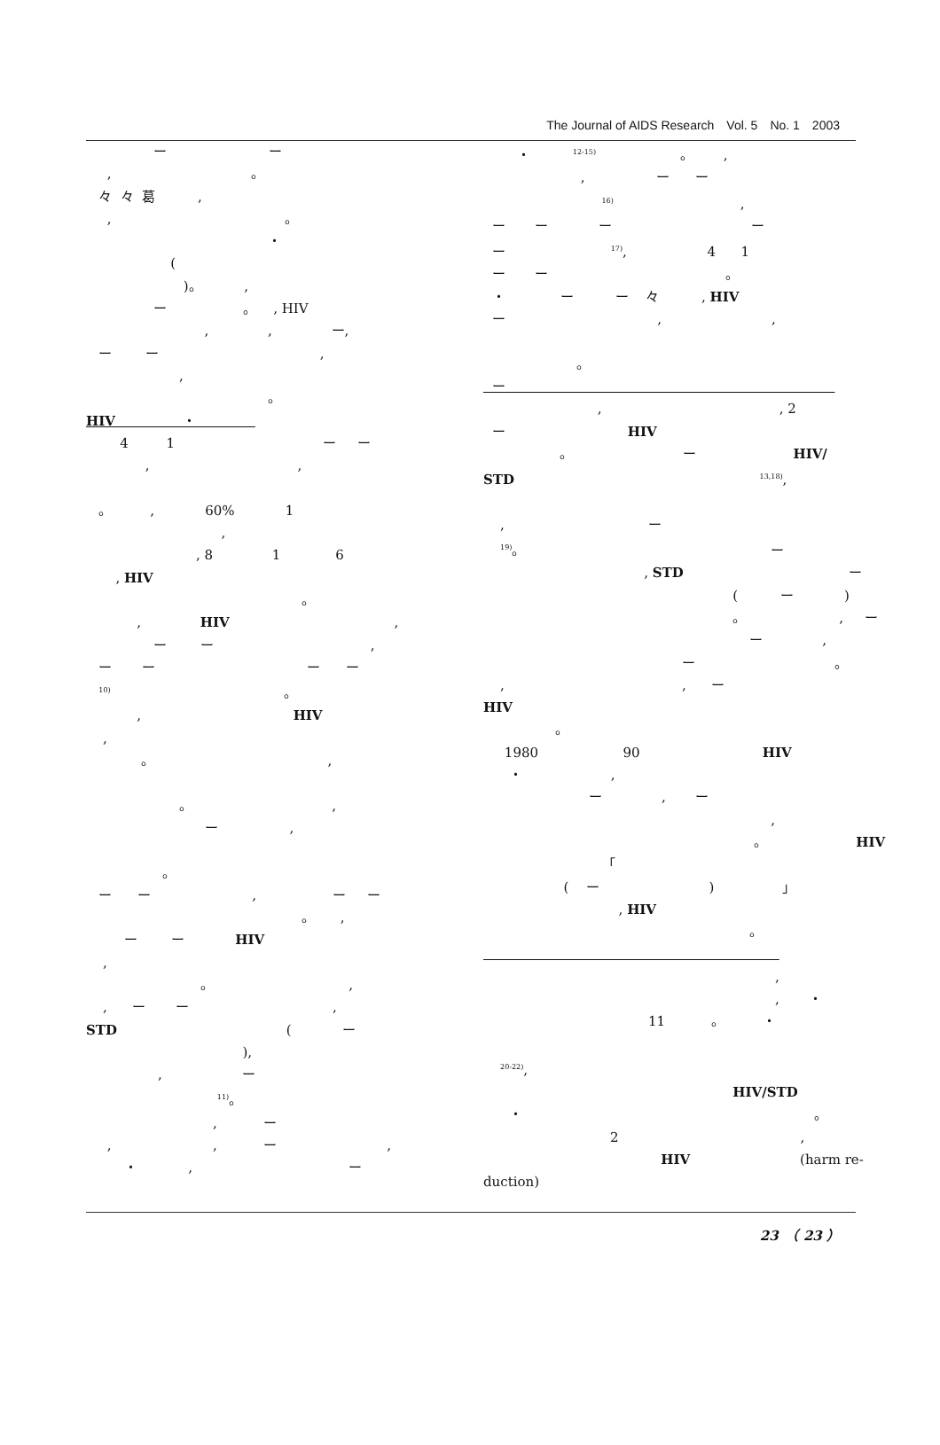The Journal of AIDS Research　Vol. 5　No. 1　2003
ー ー
, 。
々 々 葛 ,
, 。
・
(
)。 ,
ー 。 , HIV
, , ー,
ー ー ,
,
。
HIV ・
4 1 ー ー
, ,
。 , 60% 1
,
, 8 1 6
, HIV
。
, HIV ,
ー ー ,
ー ー ー ー
<sup>10)</sup> 。
, HIV
,
。 ,
。 ,
ー ,
。
ー ー , ー ー
。 ,
ー ー HIV
,
。 ,
, ー ー ,
STD ( ー
),
, ー
<sup>11)</sup>。
, ー
, , ー ,
・ , ー
・ <sup>12-15)</sup> 。 ,
, ー ー
<sup>16)</sup> ,
ー ー ー ー
ー <sup>17)</sup>, 4 1
ー ー 。
・ ー ー 々 , HIV
ー , ,
。
ー
, , 2
ー HIV
。 ー HIV/
STD <sup>13,18)</sup>,
, ー
<sup>19)</sup>。 ー
, STD ー
( ー )
。 , ー
ー ,
ー 。
, , ー
HIV
。
1980 90 HIV
・ ,
ー , ー
,
。 HIV
「
( ー ) 」
, HIV
。
,
, ・
11 。 ・
<sup>20-22)</sup>,
HIV/STD
・ 。
2 ,
HIV (harm re-
duction)
23　（ 23 ）